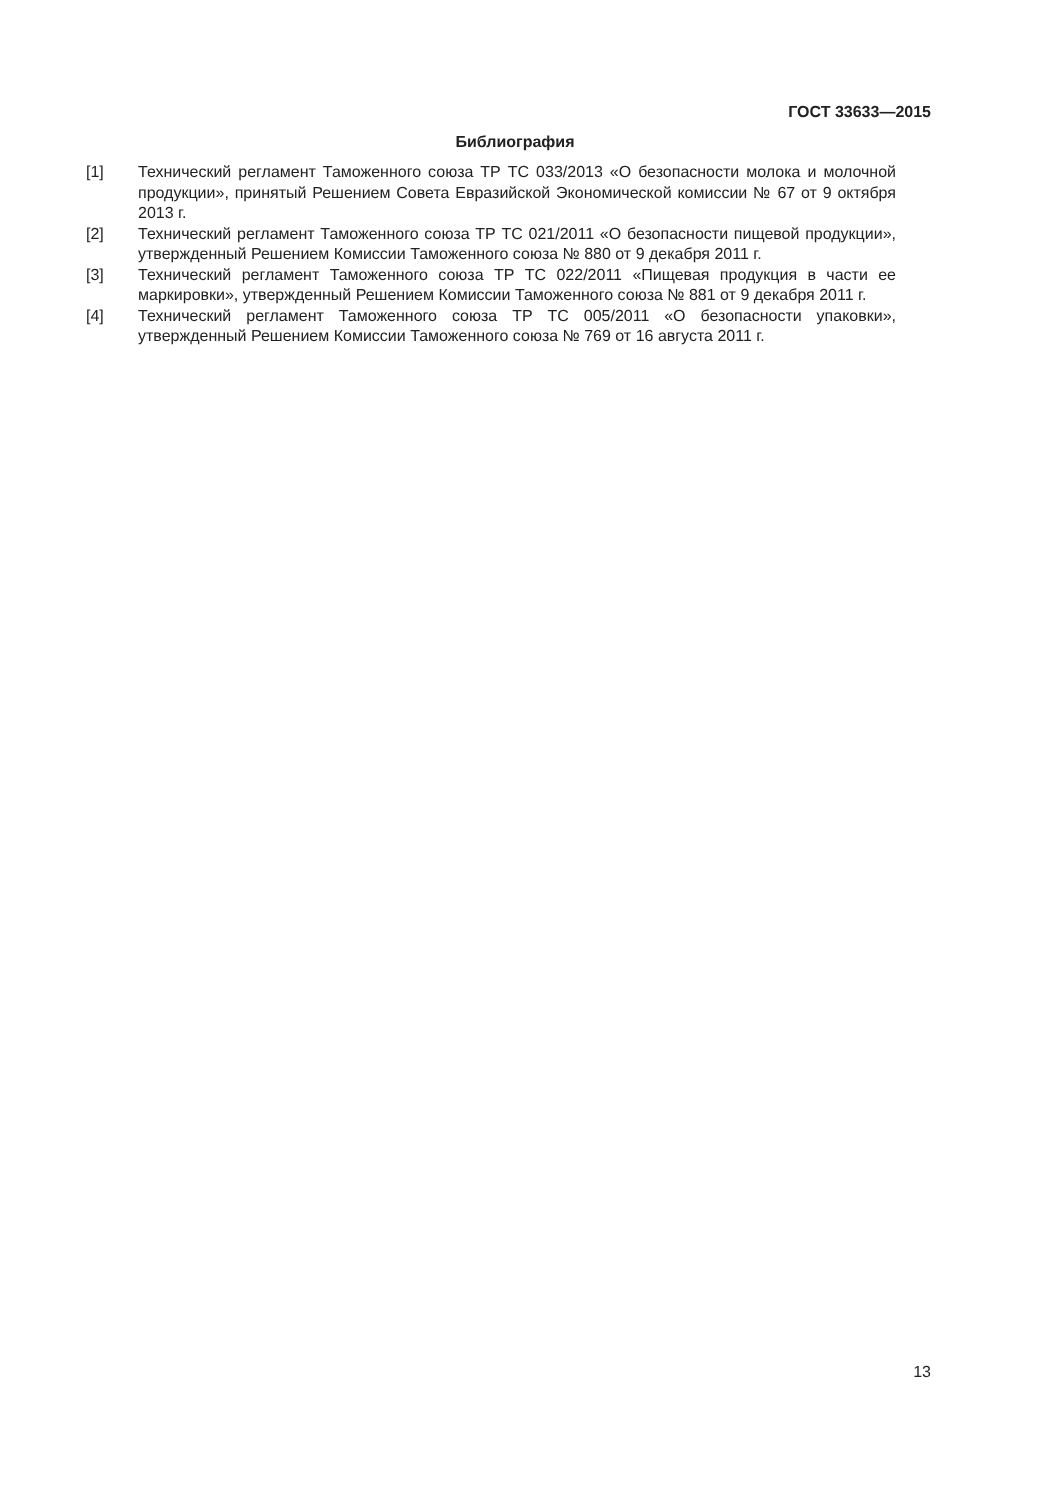ГОСТ 33633—2015
Библиография
[1] Технический регламент Таможенного союза ТР ТС 033/2013 «О безопасности молока и молочной продукции», принятый Решением Совета Евразийской Экономической комиссии № 67 от 9 октября 2013 г.
[2] Технический регламент Таможенного союза ТР ТС 021/2011 «О безопасности пищевой продукции», утвержденный Решением Комиссии Таможенного союза № 880 от 9 декабря 2011 г.
[3] Технический регламент Таможенного союза ТР ТС 022/2011 «Пищевая продукция в части ее маркировки», утвержденный Решением Комиссии Таможенного союза № 881 от 9 декабря 2011 г.
[4] Технический регламент Таможенного союза ТР ТС 005/2011 «О безопасности упаковки», утвержденный Решением Комиссии Таможенного союза № 769 от 16 августа 2011 г.
13